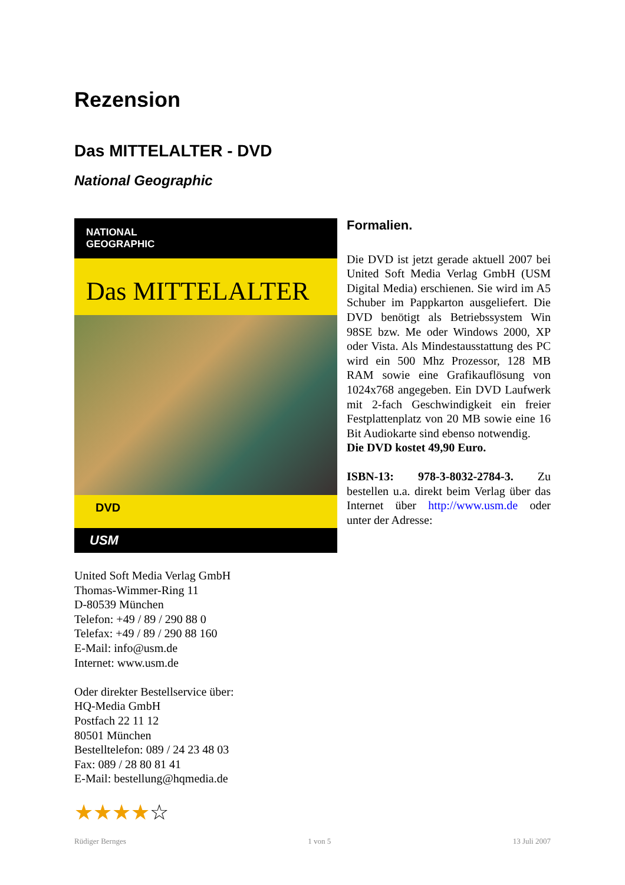Rezension
Das MITTELALTER - DVD
National Geographic
NATIONAL
GEOGRAPHIC
Das MITTELALTER
DVD
USM
Formalien.
Die DVD ist jetzt gerade aktuell 2007 bei United Soft Media Verlag GmbH (USM Digital Media) erschienen. Sie wird im A5 Schuber im Pappkarton ausgeliefert. Die DVD benötigt als Betriebssystem Win 98SE bzw. Me oder Windows 2000, XP oder Vista. Als Mindestausstattung des PC wird ein 500 Mhz Prozessor, 128 MB RAM sowie eine Grafikauflösung von 1024x768 angegeben. Ein DVD Laufwerk mit 2-fach Geschwindigkeit ein freier Festplattenplatz von 20 MB sowie eine 16 Bit Audiokarte sind ebenso notwendig.
Die DVD kostet 49,90 Euro.
ISBN-13: 978-3-8032-2784-3. Zu bestellen u.a. direkt beim Verlag über das Internet über http://www.usm.de oder unter der Adresse:
United Soft Media Verlag GmbH
Thomas-Wimmer-Ring 11
D-80539 München
Telefon: +49 / 89 / 290 88 0
Telefax: +49 / 89 / 290 88 160
E-Mail: info@usm.de
Internet: www.usm.de
Oder direkter Bestellservice über:
HQ-Media GmbH
Postfach 22 11 12
80501 München
Bestelltelefon: 089 / 24 23 48 03
Fax: 089 / 28 80 81 41
E-Mail: bestellung@hqmedia.de
★★★★☆
Rüdiger Bernges 1 von 5 13 Juli 2007